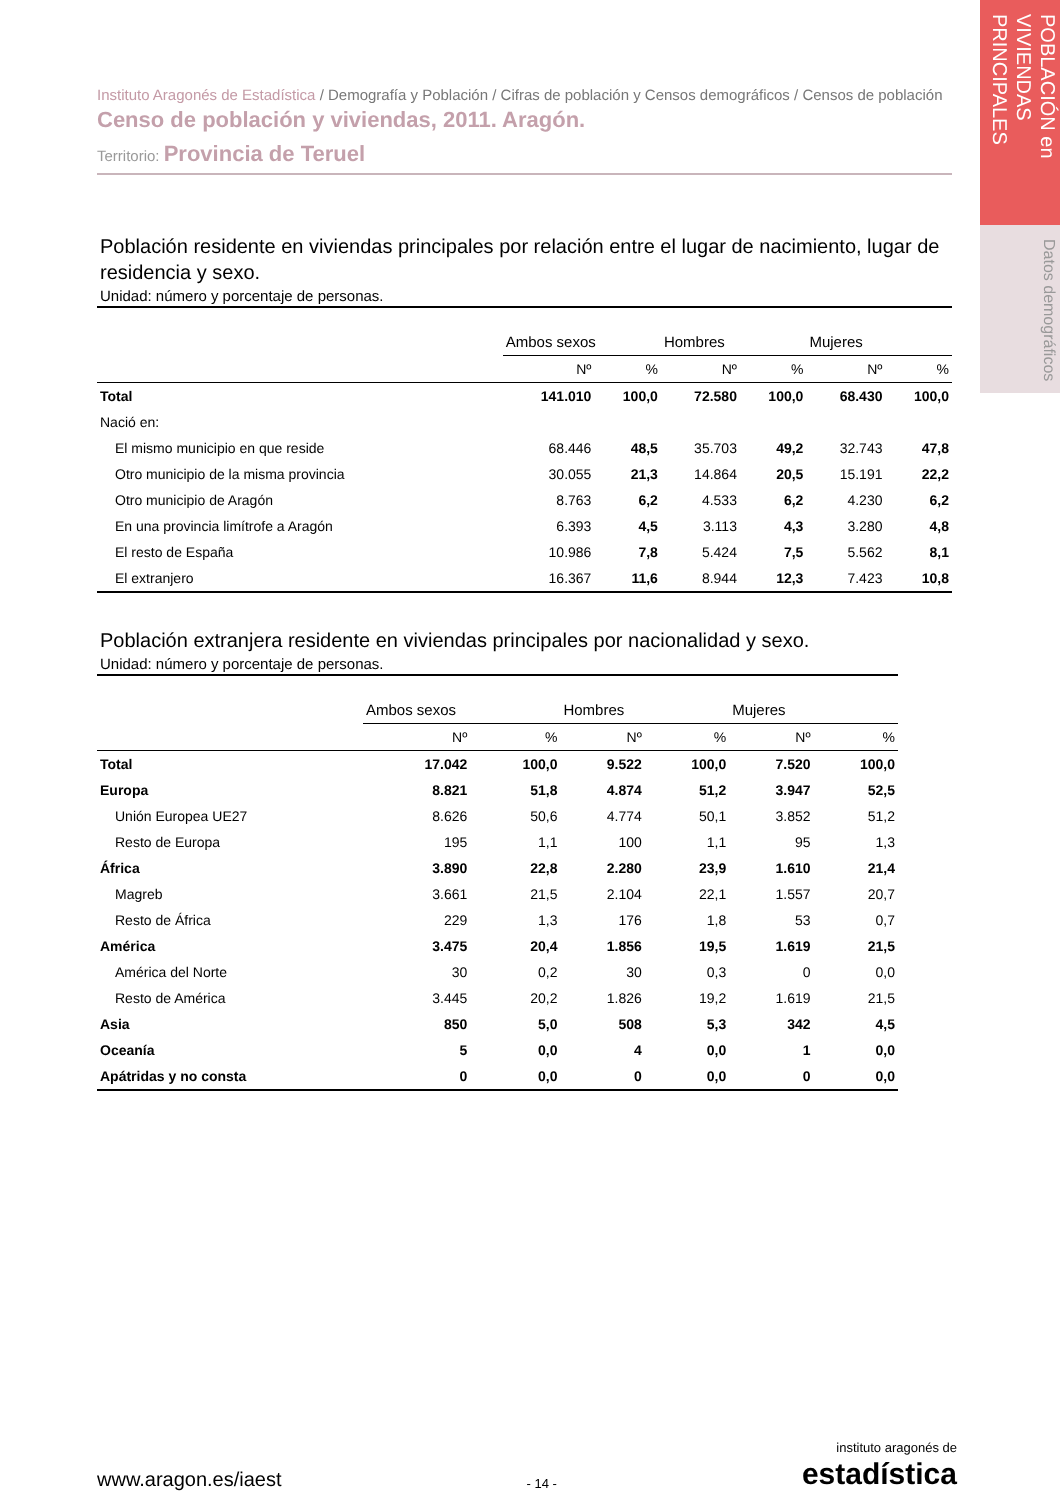POBLACIÓN en VIVIENDAS PRINCIPALES
Datos demográficos
Instituto Aragonés de Estadística / Demografía y Población / Cifras de población y Censos demográficos / Censos de población
Censo de población y viviendas, 2011. Aragón.
Territorio: Provincia de Teruel
Población residente en viviendas principales por relación entre el lugar de nacimiento, lugar de residencia y sexo.
Unidad: número y porcentaje de personas.
| | Ambos sexos | | Hombres | | Mujeres | |
| --- | --- | --- | --- | --- | --- | --- |
| | Nº | % | Nº | % | Nº | % |
| Total | 141.010 | 100,0 | 72.580 | 100,0 | 68.430 | 100,0 |
| Nació en: | | | | | | |
| El mismo municipio en que reside | 68.446 | 48,5 | 35.703 | 49,2 | 32.743 | 47,8 |
| Otro municipio de la misma provincia | 30.055 | 21,3 | 14.864 | 20,5 | 15.191 | 22,2 |
| Otro municipio de Aragón | 8.763 | 6,2 | 4.533 | 6,2 | 4.230 | 6,2 |
| En una provincia limítrofe a Aragón | 6.393 | 4,5 | 3.113 | 4,3 | 3.280 | 4,8 |
| El resto de España | 10.986 | 7,8 | 5.424 | 7,5 | 5.562 | 8,1 |
| El extranjero | 16.367 | 11,6 | 8.944 | 12,3 | 7.423 | 10,8 |
Población extranjera residente en viviendas principales por nacionalidad y sexo.
Unidad: número y porcentaje de personas.
| | Ambos sexos | | Hombres | | Mujeres | |
| --- | --- | --- | --- | --- | --- | --- |
| | Nº | % | Nº | % | Nº | % |
| Total | 17.042 | 100,0 | 9.522 | 100,0 | 7.520 | 100,0 |
| Europa | 8.821 | 51,8 | 4.874 | 51,2 | 3.947 | 52,5 |
| Unión Europea UE27 | 8.626 | 50,6 | 4.774 | 50,1 | 3.852 | 51,2 |
| Resto de Europa | 195 | 1,1 | 100 | 1,1 | 95 | 1,3 |
| África | 3.890 | 22,8 | 2.280 | 23,9 | 1.610 | 21,4 |
| Magreb | 3.661 | 21,5 | 2.104 | 22,1 | 1.557 | 20,7 |
| Resto de África | 229 | 1,3 | 176 | 1,8 | 53 | 0,7 |
| América | 3.475 | 20,4 | 1.856 | 19,5 | 1.619 | 21,5 |
| América del Norte | 30 | 0,2 | 30 | 0,3 | 0 | 0,0 |
| Resto de América | 3.445 | 20,2 | 1.826 | 19,2 | 1.619 | 21,5 |
| Asia | 850 | 5,0 | 508 | 5,3 | 342 | 4,5 |
| Oceanía | 5 | 0,0 | 4 | 0,0 | 1 | 0,0 |
| Apátridas y no consta | 0 | 0,0 | 0 | 0,0 | 0 | 0,0 |
www.aragon.es/iaest - 14 - instituto aragonés de
estadística